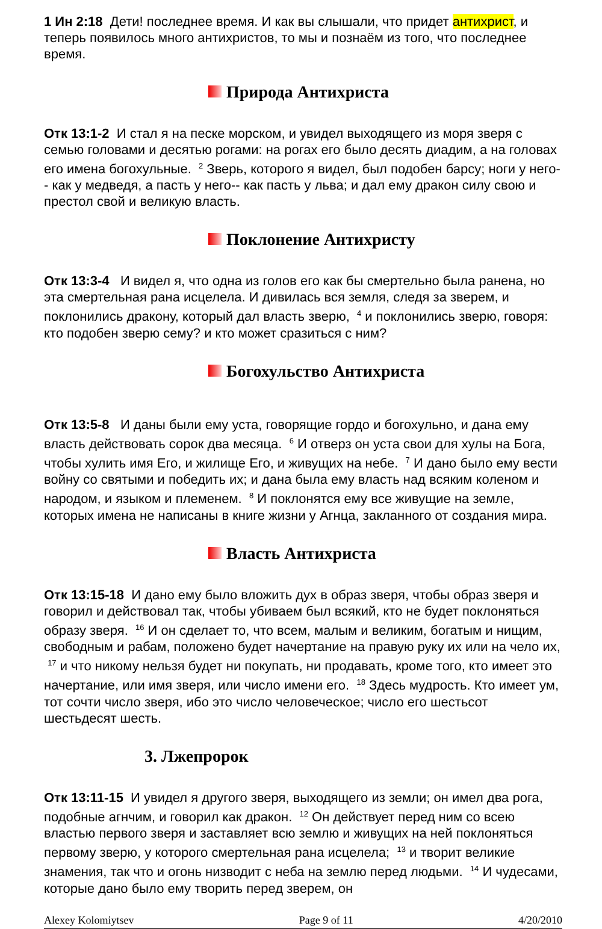1 Ин 2:18 Дети! последнее время. И как вы слышали, что придет антихрист, и теперь появилось много антихристов, то мы и познаём из того, что последнее время.
Природа Антихриста
Отк 13:1-2 И стал я на песке морском, и увидел выходящего из моря зверя с семью головами и десятью рогами: на рогах его было десять диадим, а на головах его имена богохульные. <sup>2</sup> Зверь, которого я видел, был подобен барсу; ноги у него-- как у медведя, а пасть у него-- как пасть у льва; и дал ему дракон силу свою и престол свой и великую власть.
Поклонение Антихристу
Отк 13:3-4 И видел я, что одна из голов его как бы смертельно была ранена, но эта смертельная рана исцелела. И дивилась вся земля, следя за зверем, и поклонились дракону, который дал власть зверю, <sup>4</sup> и поклонились зверю, говоря: кто подобен зверю сему? и кто может сразиться с ним?
Богохульство Антихриста
Отк 13:5-8 И даны были ему уста, говорящие гордо и богохульно, и дана ему власть действовать сорок два месяца. <sup>6</sup> И отверз он уста свои для хулы на Бога, чтобы хулить имя Его, и жилище Его, и живущих на небе. <sup>7</sup> И дано было ему вести войну со святыми и победить их; и дана была ему власть над всяким коленом и народом, и языком и племенем. <sup>8</sup> И поклонятся ему все живущие на земле, которых имена не написаны в книге жизни у Агнца, закланного от создания мира.
Власть Антихриста
Отк 13:15-18 И дано ему было вложить дух в образ зверя, чтобы образ зверя и говорил и действовал так, чтобы убиваем был всякий, кто не будет поклоняться образу зверя. <sup>16</sup> И он сделает то, что всем, малым и великим, богатым и нищим, свободным и рабам, положено будет начертание на правую руку их или на чело их, <sup>17</sup> и что никому нельзя будет ни покупать, ни продавать, кроме того, кто имеет это начертание, или имя зверя, или число имени его. <sup>18</sup> Здесь мудрость. Кто имеет ум, тот сочти число зверя, ибо это число человеческое; число его шестьсот шестьдесят шесть.
3. Лжепророк
Отк 13:11-15 И увидел я другого зверя, выходящего из земли; он имел два рога, подобные агнчим, и говорил как дракон. <sup>12</sup> Он действует перед ним со всею властью первого зверя и заставляет всю землю и живущих на ней поклоняться первому зверю, у которого смертельная рана исцелела; <sup>13</sup> и творит великие знамения, так что и огонь низводит с неба на землю перед людьми. <sup>14</sup> И чудесами, которые дано было ему творить перед зверем, он
Alexey Kolomiytsev Page 9 of 11 4/20/2010